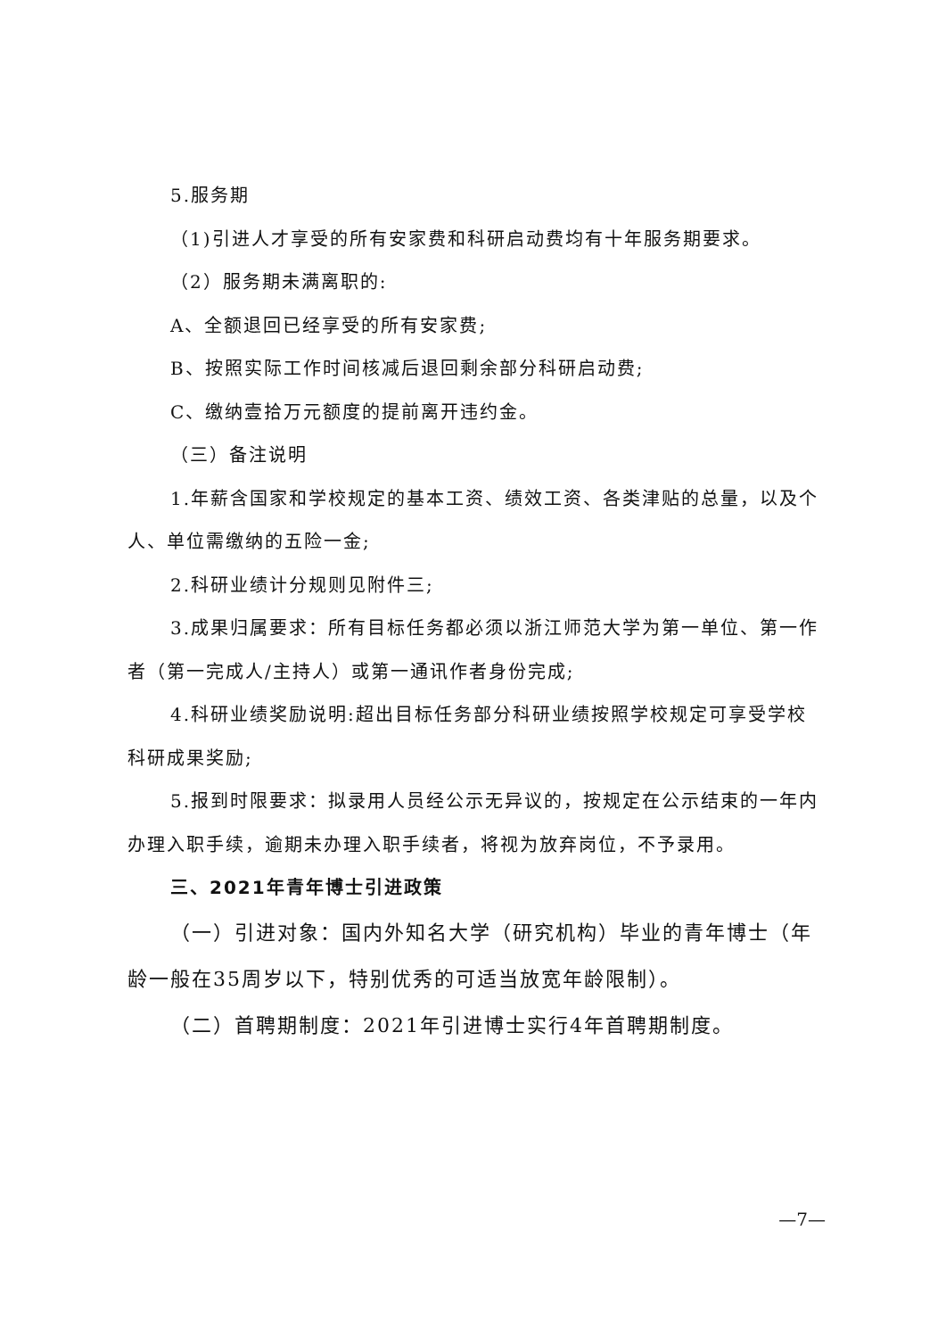5.服务期
（1)引进人才享受的所有安家费和科研启动费均有十年服务期要求。
（2）服务期未满离职的:
A、全额退回已经享受的所有安家费;
B、按照实际工作时间核减后退回剩余部分科研启动费;
C、缴纳壹拾万元额度的提前离开违约金。
（三）备注说明
1.年薪含国家和学校规定的基本工资、绩效工资、各类津贴的总量，以及个人、单位需缴纳的五险一金;
2.科研业绩计分规则见附件三;
3.成果归属要求：所有目标任务都必须以浙江师范大学为第一单位、第一作者（第一完成人/主持人）或第一通讯作者身份完成;
4.科研业绩奖励说明:超出目标任务部分科研业绩按照学校规定可享受学校科研成果奖励;
5.报到时限要求：拟录用人员经公示无异议的，按规定在公示结束的一年内办理入职手续，逾期未办理入职手续者，将视为放弃岗位，不予录用。
三、2021年青年博士引进政策
（一）引进对象：国内外知名大学（研究机构）毕业的青年博士（年龄一般在35周岁以下，特别优秀的可适当放宽年龄限制）。
（二）首聘期制度：2021年引进博士实行4年首聘期制度。
—7—